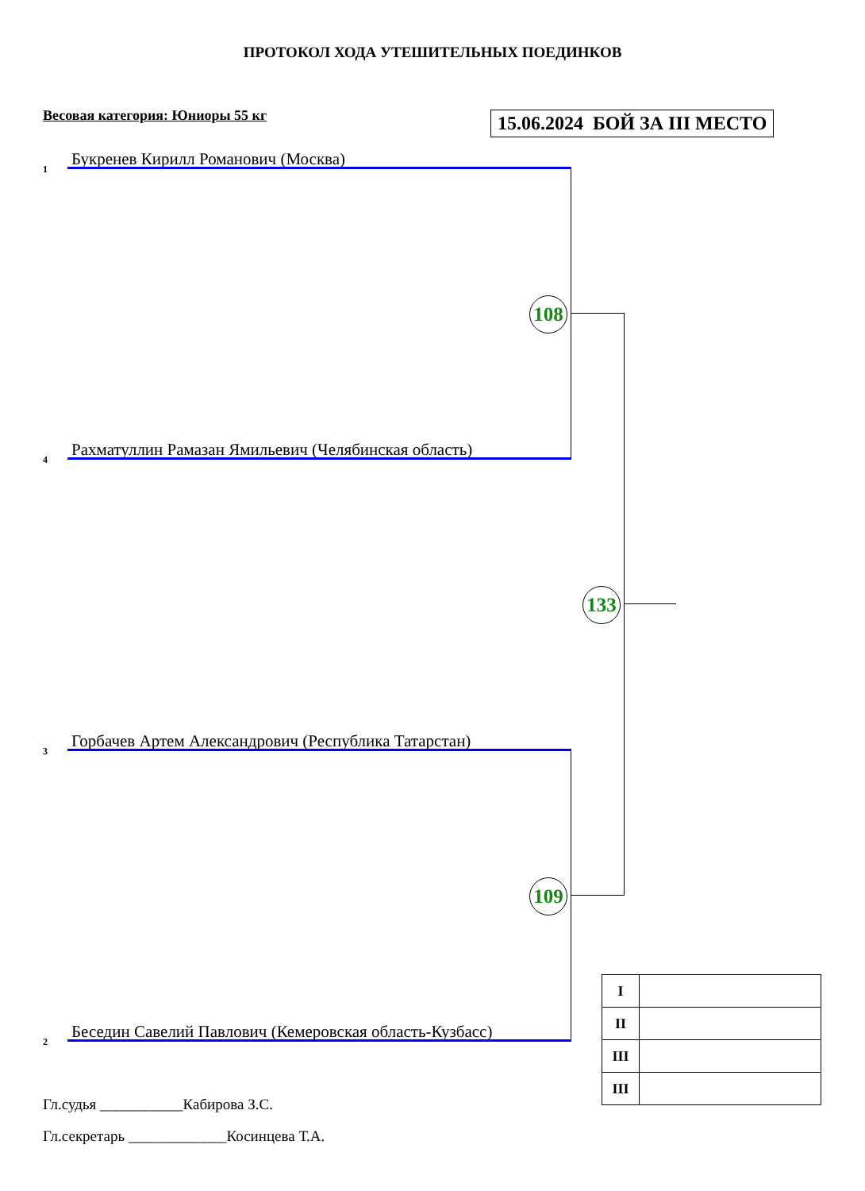ПРОТОКОЛ ХОДА УТЕШИТЕЛЬНЫХ ПОЕДИНКОВ
Весовая категория: Юниоры 55 кг
15.06.2024 БОЙ ЗА III МЕСТО
1
Букренев Кирилл Романович (Москва)
4 Рахматуллин Рамазан Ямильевич (Челябинская область)
3 Горбачев Артем Александрович (Республика Татарстан)
2 Беседин Савелий Павлович (Кемеровская область-Кузбасс)
108
109
133
| I | |
| II | |
| III | |
| III | |
Гл.судья ___________Кабирова З.С.
Гл.секретарь _____________Косинцева Т.А.